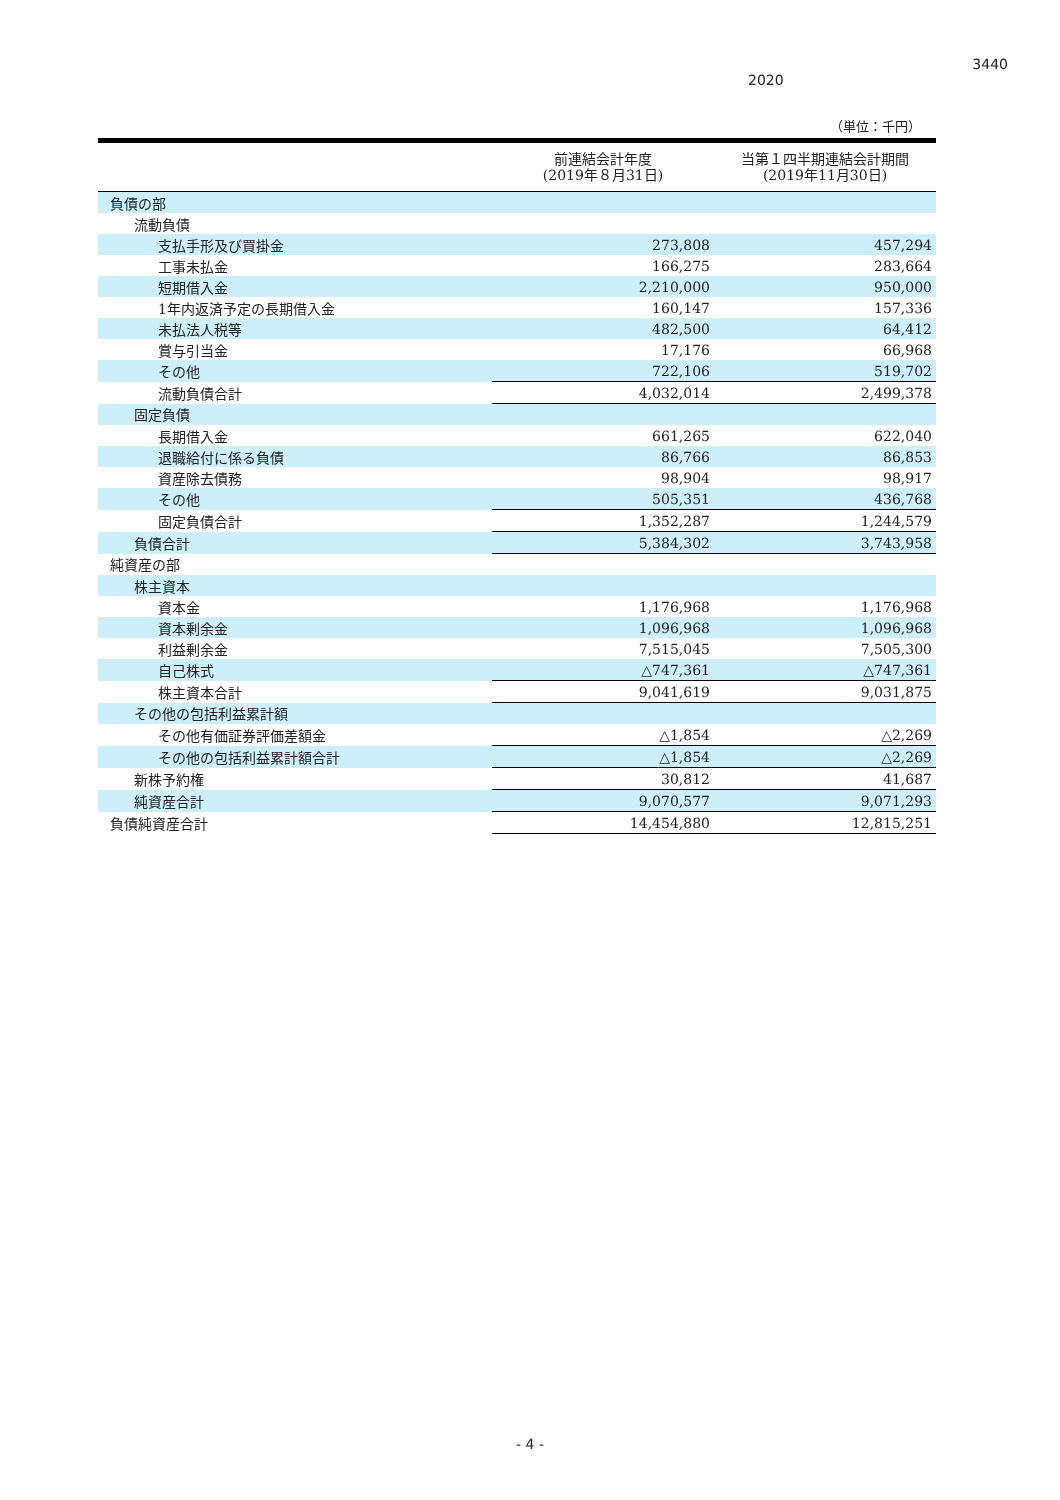3440
2020
（単位：千円）
| | 前連結会計年度 (2019年８月31日) | 当第１四半期連結会計期間 (2019年11月30日) |
| --- | --- | --- |
| 負債の部 | | |
| 流動負債 | | |
| 支払手形及び買掛金 | 273,808 | 457,294 |
| 工事未払金 | 166,275 | 283,664 |
| 短期借入金 | 2,210,000 | 950,000 |
| 1年内返済予定の長期借入金 | 160,147 | 157,336 |
| 未払法人税等 | 482,500 | 64,412 |
| 賞与引当金 | 17,176 | 66,968 |
| その他 | 722,106 | 519,702 |
| 流動負債合計 | 4,032,014 | 2,499,378 |
| 固定負債 | | |
| 長期借入金 | 661,265 | 622,040 |
| 退職給付に係る負債 | 86,766 | 86,853 |
| 資産除去債務 | 98,904 | 98,917 |
| その他 | 505,351 | 436,768 |
| 固定負債合計 | 1,352,287 | 1,244,579 |
| 負債合計 | 5,384,302 | 3,743,958 |
| 純資産の部 | | |
| 株主資本 | | |
| 資本金 | 1,176,968 | 1,176,968 |
| 資本剰余金 | 1,096,968 | 1,096,968 |
| 利益剰余金 | 7,515,045 | 7,505,300 |
| 自己株式 | △747,361 | △747,361 |
| 株主資本合計 | 9,041,619 | 9,031,875 |
| その他の包括利益累計額 | | |
| その他有価証券評価差額金 | △1,854 | △2,269 |
| その他の包括利益累計額合計 | △1,854 | △2,269 |
| 新株予約権 | 30,812 | 41,687 |
| 純資産合計 | 9,070,577 | 9,071,293 |
| 負債純資産合計 | 14,454,880 | 12,815,251 |
- 4 -